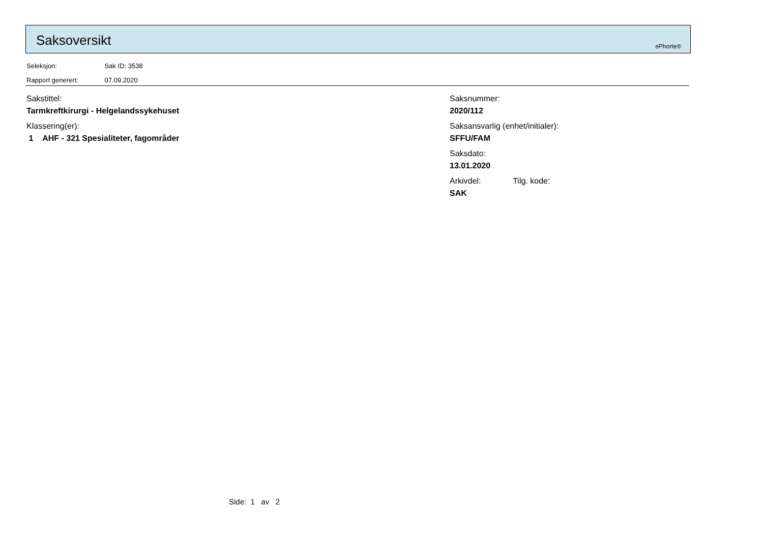Saksoversikt ePhorte®
Seleksjon: Sak ID: 3538
Rapport generert: 07.09.2020
Sakstittel:
Tarmkreftkirurgi - Helgelandssykehuset
Klassering(er):
1 AHF - 321 Spesialiteter, fagområder
Saksnummer:
2020/112
Saksansvarlig (enhet/initialer):
SFFU/FAM
Saksdato:
13.01.2020
Arkivdel: Tilg. kode:
SAK
Side: 1 av 2